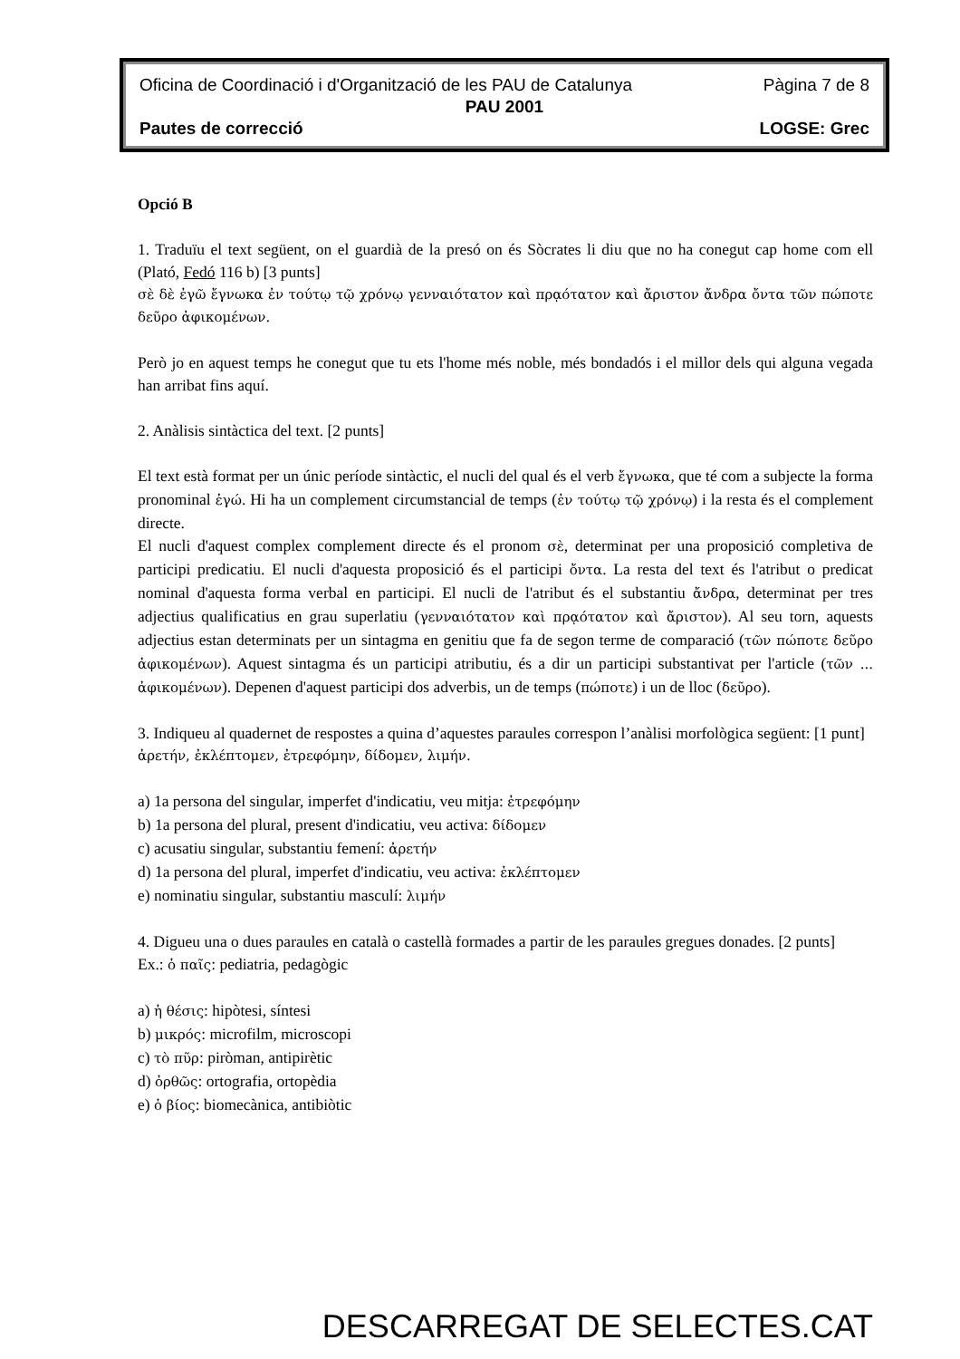Oficina de Coordinació i d'Organització de les PAU de Catalunya Pàgina 7 de 8
PAU 2001
Pautes de correcció LOGSE: Grec
Opció B
1. Traduïu el text següent, on el guardià de la presó on és Sòcrates li diu que no ha conegut cap home com ell (Plató, Fedó 116 b) [3 punts]
σὲ δὲ ἐγῶ ἔγνωκα ἐν τούτῳ τῷ χρόνῳ γενναιότατον καὶ πρᾳότατον καὶ ἄριστον ἄνδρα ὄντα τῶν πώποτε δεῦρο ἀφικομένων.
Però jo en aquest temps he conegut que tu ets l'home més noble, més bondadós i el millor dels qui alguna vegada han arribat fins aquí.
2. Anàlisis sintàctica del text. [2 punts]
El text està format per un únic període sintàctic, el nucli del qual és el verb ἔγνωκα, que té com a subjecte la forma pronominal ἐγώ. Hi ha un complement circumstancial de temps (ἐν τούτῳ τῷ χρόνῳ) i la resta és el complement directe.
El nucli d'aquest complex complement directe és el pronom σὲ, determinat per una proposició completiva de participi predicatiu. El nucli d'aquesta proposició és el participi ὄντα. La resta del text és l'atribut o predicat nominal d'aquesta forma verbal en participi. El nucli de l'atribut és el substantiu ἄνδρα, determinat per tres adjectius qualificatius en grau superlatiu (γενναιότατον καὶ πρᾳότατον καὶ ἄριστον). Al seu torn, aquests adjectius estan determinats per un sintagma en genitiu que fa de segon terme de comparació (τῶν πώποτε δεῦρο ἀφικομένων). Aquest sintagma és un participi atributiu, és a dir un participi substantivat per l'article (τῶν ... ἀφικομένων). Depenen d'aquest participi dos adverbis, un de temps (πώποτε) i un de lloc (δεῦρο).
3. Indiqueu al quadernet de respostes a quina d’aquestes paraules correspon l’anàlisi morfològica següent: [1 punt]
ἀρετήν, ἐκλέπτομεν, ἐτρεφόμην, δίδομεν, λιμήν.
a) 1a persona del singular, imperfet d'indicatiu, veu mitja: ἐτρεφόμην
b) 1a persona del plural, present d'indicatiu, veu activa: δίδομεν
c) acusatiu singular, substantiu femení: ἀρετήν
d) 1a persona del plural, imperfet d'indicatiu, veu activa: ἐκλέπτομεν
e) nominatiu singular, substantiu masculí: λιμήν
4. Digueu una o dues paraules en català o castellà formades a partir de les paraules gregues donades. [2 punts]
Ex.: ὁ παῖς: pediatria, pedagògic
a) ἡ θέσις: hipòtesi, síntesi
b) μικρός: microfilm, microscopi
c) τὸ πῦρ: piròman, antipirètic
d) ὀρθῶς: ortografia, ortopèdia
e) ὁ βίος: biomecànica, antibiòtic
DESCARREGAT DE SELECTES.CAT